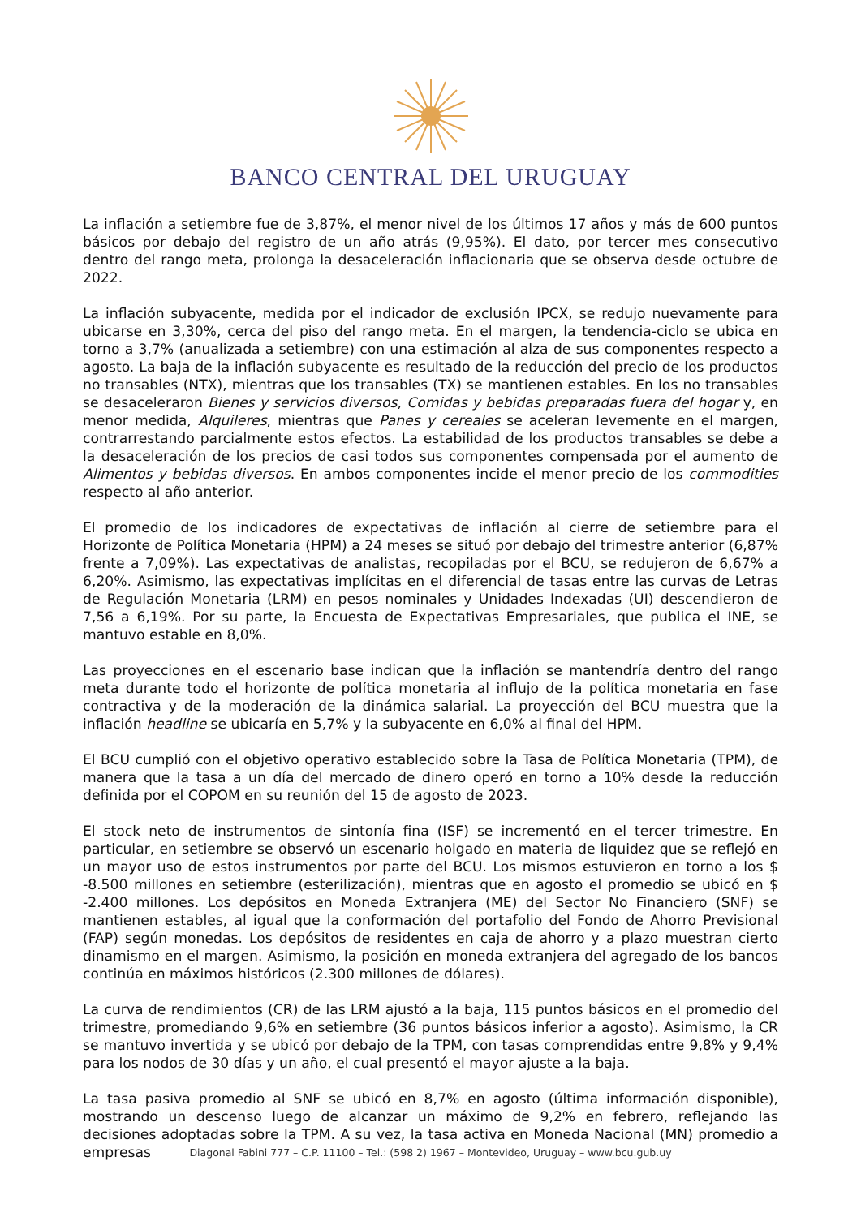BANCO CENTRAL DEL URUGUAY
La inflación a setiembre fue de 3,87%, el menor nivel de los últimos 17 años y más de 600 puntos básicos por debajo del registro de un año atrás (9,95%). El dato, por tercer mes consecutivo dentro del rango meta, prolonga la desaceleración inflacionaria que se observa desde octubre de 2022.
La inflación subyacente, medida por el indicador de exclusión IPCX, se redujo nuevamente para ubicarse en 3,30%, cerca del piso del rango meta. En el margen, la tendencia-ciclo se ubica en torno a 3,7% (anualizada a setiembre) con una estimación al alza de sus componentes respecto a agosto. La baja de la inflación subyacente es resultado de la reducción del precio de los productos no transables (NTX), mientras que los transables (TX) se mantienen estables. En los no transables se desaceleraron Bienes y servicios diversos, Comidas y bebidas preparadas fuera del hogar y, en menor medida, Alquileres, mientras que Panes y cereales se aceleran levemente en el margen, contrarrestando parcialmente estos efectos. La estabilidad de los productos transables se debe a la desaceleración de los precios de casi todos sus componentes compensada por el aumento de Alimentos y bebidas diversos. En ambos componentes incide el menor precio de los commodities respecto al año anterior.
El promedio de los indicadores de expectativas de inflación al cierre de setiembre para el Horizonte de Política Monetaria (HPM) a 24 meses se situó por debajo del trimestre anterior (6,87% frente a 7,09%). Las expectativas de analistas, recopiladas por el BCU, se redujeron de 6,67% a 6,20%. Asimismo, las expectativas implícitas en el diferencial de tasas entre las curvas de Letras de Regulación Monetaria (LRM) en pesos nominales y Unidades Indexadas (UI) descendieron de 7,56 a 6,19%. Por su parte, la Encuesta de Expectativas Empresariales, que publica el INE, se mantuvo estable en 8,0%.
Las proyecciones en el escenario base indican que la inflación se mantendría dentro del rango meta durante todo el horizonte de política monetaria al influjo de la política monetaria en fase contractiva y de la moderación de la dinámica salarial. La proyección del BCU muestra que la inflación headline se ubicaría en 5,7% y la subyacente en 6,0% al final del HPM.
El BCU cumplió con el objetivo operativo establecido sobre la Tasa de Política Monetaria (TPM), de manera que la tasa a un día del mercado de dinero operó en torno a 10% desde la reducción definida por el COPOM en su reunión del 15 de agosto de 2023.
El stock neto de instrumentos de sintonía fina (ISF) se incrementó en el tercer trimestre. En particular, en setiembre se observó un escenario holgado en materia de liquidez que se reflejó en un mayor uso de estos instrumentos por parte del BCU. Los mismos estuvieron en torno a los $ -8.500 millones en setiembre (esterilización), mientras que en agosto el promedio se ubicó en $ -2.400 millones. Los depósitos en Moneda Extranjera (ME) del Sector No Financiero (SNF) se mantienen estables, al igual que la conformación del portafolio del Fondo de Ahorro Previsional (FAP) según monedas. Los depósitos de residentes en caja de ahorro y a plazo muestran cierto dinamismo en el margen. Asimismo, la posición en moneda extranjera del agregado de los bancos continúa en máximos históricos (2.300 millones de dólares).
La curva de rendimientos (CR) de las LRM ajustó a la baja, 115 puntos básicos en el promedio del trimestre, promediando 9,6% en setiembre (36 puntos básicos inferior a agosto). Asimismo, la CR se mantuvo invertida y se ubicó por debajo de la TPM, con tasas comprendidas entre 9,8% y 9,4% para los nodos de 30 días y un año, el cual presentó el mayor ajuste a la baja.
La tasa pasiva promedio al SNF se ubicó en 8,7% en agosto (última información disponible), mostrando un descenso luego de alcanzar un máximo de 9,2% en febrero, reflejando las decisiones adoptadas sobre la TPM. A su vez, la tasa activa en Moneda Nacional (MN) promedio a empresas
Diagonal Fabini 777 – C.P. 11100 – Tel.: (598 2) 1967 – Montevideo, Uruguay – www.bcu.gub.uy